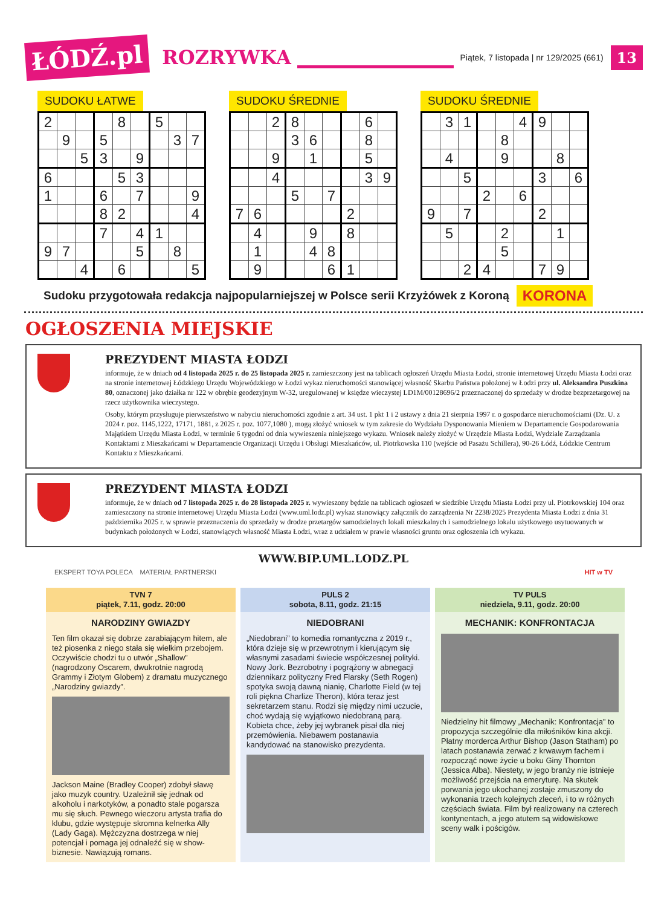ŁÓDŹ.pl
ROZRYWKA
Piątek, 7 listopada | nr 129/2025 (661)
13
SUDOKU ŁATWE
| 2 | | | | 8 | | 5 | | |
| | 9 | | 5 | | | | 3 | 7 |
| | | 5 | 3 | | 9 | | | |
| 6 | | | | 5 | 3 | | | |
| 1 | | | 6 | | 7 | | | 9 |
| | | | 8 | 2 | | | | 4 |
| | | | 7 | | 4 | 1 | | |
| 9 | 7 | | | | 5 | | 8 | |
| | | 4 | | 6 | | | | 5 |
SUDOKU ŚREDNIE
| | | 2 | 8 | | | | 6 | |
| | | | 3 | 6 | | | 8 | |
| | | 9 | | 1 | | | 5 | |
| | | 4 | | | | | 3 | 9 |
| | | | 5 | | 7 | | | |
| 7 | 6 | | | | | 2 | | |
| | 4 | | | 9 | | 8 | | |
| | 1 | | | 4 | 8 | | | |
| | 9 | | | | 6 | 1 | | |
SUDOKU ŚREDNIE
| | 3 | 1 | | | 4 | 9 | | |
| | | | | 8 | | | | |
| | 4 | | | 9 | | | 8 | |
| | | 5 | | | | 3 | | 6 |
| | | | 2 | | 6 | | | |
| 9 | | 7 | | | | 2 | | |
| | 5 | | | 2 | | | 1 | |
| | | | | 5 | | | | |
| | | 2 | 4 | | | 7 | 9 | |
Sudoku przygotowała redakcja najpopularniejszej w Polsce serii Krzyżówek z Koroną KORONA
OGŁOSZENIA MIEJSKIE
PREZYDENT MIASTA ŁODZI
informuje, że w dniach od 4 listopada 2025 r. do 25 listopada 2025 r. zamieszczony jest na tablicach ogłoszeń Urzędu Miasta Łodzi, stronie internetowej Urzędu Miasta Łodzi oraz na stronie internetowej Łódzkiego Urzędu Wojewódzkiego w Łodzi wykaz nieruchomości stanowiącej własność Skarbu Państwa położonej w Łodzi przy ul. Aleksandra Puszkina 80, oznaczonej jako działka nr 122 w obrębie geodezyjnym W-32, uregulowanej w księdze wieczystej LD1M/00128696/2 przeznaczonej do sprzedaży w drodze bezprzetargowej na rzecz użytkownika wieczystego.
Osoby, którym przysługuje pierwszeństwo w nabyciu nieruchomości zgodnie z art. 34 ust. 1 pkt 1 i 2 ustawy z dnia 21 sierpnia 1997 r. o gospodarce nieruchomościami (Dz. U. z 2024 r. poz. 1145,1222, 17171, 1881, z 2025 r. poz. 1077,1080 ), mogą złożyć wniosek w tym zakresie do Wydziału Dysponowania Mieniem w Departamencie Gospodarowania Majątkiem Urzędu Miasta Łodzi, w terminie 6 tygodni od dnia wywieszenia niniejszego wykazu. Wniosek należy złożyć w Urzędzie Miasta Łodzi, Wydziale Zarządzania Kontaktami z Mieszkańcami w Departamencie Organizacji Urzędu i Obsługi Mieszkańców, ul. Piotrkowska 110 (wejście od Pasażu Schillera), 90-26 Łódź, Łódzkie Centrum Kontaktu z Mieszkańcami.
PREZYDENT MIASTA ŁODZI
informuje, że w dniach od 7 listopada 2025 r. do 28 listopada 2025 r. wywieszony będzie na tablicach ogłoszeń w siedzibie Urzędu Miasta Łodzi przy ul. Piotrkowskiej 104 oraz zamieszczony na stronie internetowej Urzędu Miasta Łodzi (www.uml.lodz.pl) wykaz stanowiący załącznik do zarządzenia Nr 2238/2025 Prezydenta Miasta Łodzi z dnia 31 października 2025 r. w sprawie przeznaczenia do sprzedaży w drodze przetargów samodzielnych lokali mieszkalnych i samodzielnego lokalu użytkowego usytuowanych w budynkach położonych w Łodzi, stanowiących własność Miasta Łodzi, wraz z udziałem w prawie własności gruntu oraz ogłoszenia ich wykazu.
WWW.BIP.UML.LODZ.PL
EKSPERT TOYA POLECA MATERIAŁ PARTNERSKI HIT w TV
TVN 7
piątek, 7.11, godz. 20:00
NARODZINY GWIAZDY
Ten film okazał się dobrze zarabiającym hitem, ale też piosenka z niego stała się wielkim przebojem. Oczywiście chodzi tu o utwór „Shallow” (nagrodzony Oscarem, dwukrotnie nagrodą Grammy i Złotym Globem) z dramatu muzycznego „Narodziny gwiazdy”.
Jackson Maine (Bradley Cooper) zdobył sławę jako muzyk country. Uzależnił się jednak od alkoholu i narkotyków, a ponadto stale pogarsza mu się słuch. Pewnego wieczoru artysta trafia do klubu, gdzie występuje skromna kelnerka Ally (Lady Gaga). Mężczyzna dostrzega w niej potencjał i pomaga jej odnaleźć się w show-biznesie. Nawiązują romans.
PULS 2
sobota, 8.11, godz. 21:15
NIEDOBRANI
„Niedobrani” to komedia romantyczna z 2019 r., która dzieje się w przewrotnym i kierującym się własnymi zasadami świecie współczesnej polityki.
Nowy Jork. Bezrobotny i pogrążony w abnegacji dziennikarz polityczny Fred Flarsky (Seth Rogen) spotyka swoją dawną nianię, Charlotte Field (w tej roli piękna Charlize Theron), która teraz jest sekretarzem stanu. Rodzi się między nimi uczucie, choć wydają się wyjątkowo niedobraną parą. Kobieta chce, żeby jej wybranek pisał dla niej przemówienia. Niebawem postanawia kandydować na stanowisko prezydenta.
TV PULS
niedziela, 9.11, godz. 20:00
MECHANIK: KONFRONTACJA
Niedzielny hit filmowy „Mechanik: Konfrontacja” to propozycja szczególnie dla miłośników kina akcji. Płatny morderca Arthur Bishop (Jason Statham) po latach postanawia zerwać z krwawym fachem i rozpocząć nowe życie u boku Giny Thornton (Jessica Alba). Niestety, w jego branży nie istnieje możliwość przejścia na emeryturę. Na skutek porwania jego ukochanej zostaje zmuszony do wykonania trzech kolejnych zleceń, i to w różnych częściach świata. Film był realizowany na czterech kontynentach, a jego atutem są widowiskowe sceny walk i pościgów.